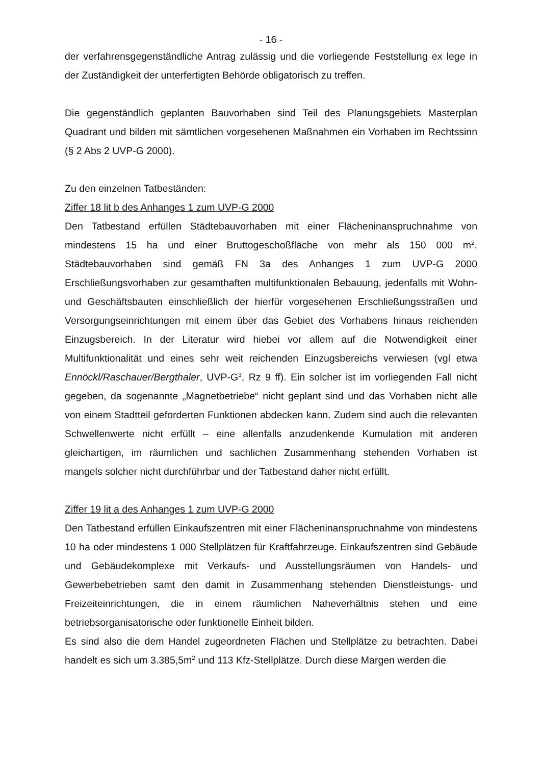- 16 -
der verfahrensgegenständliche Antrag zulässig und die vorliegende Feststellung ex lege in der Zuständigkeit der unterfertigten Behörde obligatorisch zu treffen.
Die gegenständlich geplanten Bauvorhaben sind Teil des Planungsgebiets Masterplan Quadrant und bilden mit sämtlichen vorgesehenen Maßnahmen ein Vorhaben im Rechtssinn (§ 2 Abs 2 UVP-G 2000).
Zu den einzelnen Tatbeständen:
Ziffer 18 lit b des Anhanges 1 zum UVP-G 2000
Den Tatbestand erfüllen Städtebauvorhaben mit einer Flächeninanspruchnahme von mindestens 15 ha und einer Bruttogeschoßfläche von mehr als 150 000 m<sup>2</sup>. Städtebauvorhaben sind gemäß FN 3a des Anhanges 1 zum UVP-G 2000 Erschließungsvorhaben zur gesamthaften multifunktionalen Bebauung, jedenfalls mit Wohn- und Geschäftsbauten einschließlich der hierfür vorgesehenen Erschließungsstraßen und Versorgungseinrichtungen mit einem über das Gebiet des Vorhabens hinaus reichenden Einzugsbereich. In der Literatur wird hiebei vor allem auf die Notwendigkeit einer Multifunktionalität und eines sehr weit reichenden Einzugsbereichs verwiesen (vgl etwa Ennöckl/Raschauer/Bergthaler, UVP-G<sup>3</sup>, Rz 9 ff). Ein solcher ist im vorliegenden Fall nicht gegeben, da sogenannte „Magnetbetriebe“ nicht geplant sind und das Vorhaben nicht alle von einem Stadtteil geforderten Funktionen abdecken kann. Zudem sind auch die relevanten Schwellenwerte nicht erfüllt – eine allenfalls anzudenkende Kumulation mit anderen gleichartigen, im räumlichen und sachlichen Zusammenhang stehenden Vorhaben ist mangels solcher nicht durchführbar und der Tatbestand daher nicht erfüllt.
Ziffer 19 lit a des Anhanges 1 zum UVP-G 2000
Den Tatbestand erfüllen Einkaufszentren mit einer Flächeninanspruchnahme von mindestens 10 ha oder mindestens 1 000 Stellplätzen für Kraftfahrzeuge. Einkaufszentren sind Gebäude und Gebäudekomplexe mit Verkaufs- und Ausstellungsräumen von Handels- und Gewerbebetrieben samt den damit in Zusammenhang stehenden Dienstleistungs- und Freizeiteinrichtungen, die in einem räumlichen Naheverhältnis stehen und eine betriebsorganisatorische oder funktionelle Einheit bilden.
Es sind also die dem Handel zugeordneten Flächen und Stellplätze zu betrachten. Dabei handelt es sich um 3.385,5m<sup>2</sup> und 113 Kfz-Stellplätze. Durch diese Margen werden die